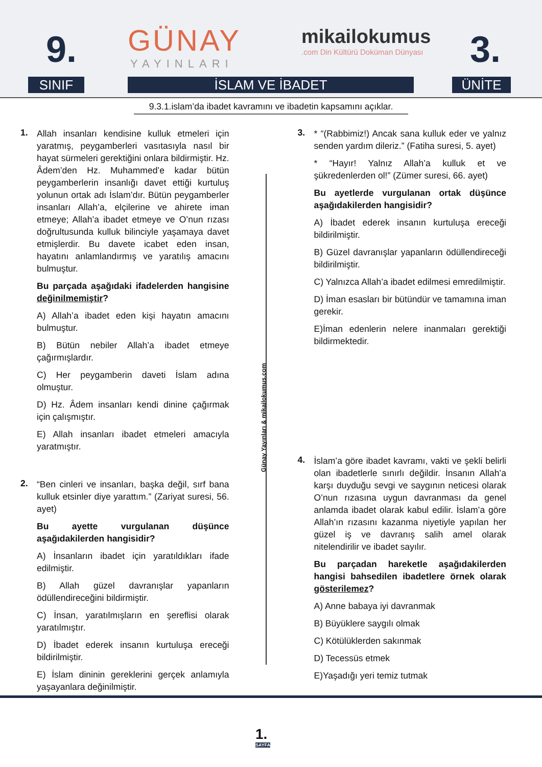9. GÜNAY
YAYINLARI
mikailokumus.com Din Kültürü Doküman Dünyası
3.
SINIF İSLAM VE İBADET ÜNİTE
9.3.1.islam’da ibadet kavramını ve ibadetin kapsamını açıklar.
1.
Allah insanları kendisine kulluk etmeleri için yaratmış, peygamberleri vasıtasıyla nasıl bir hayat sürmeleri gerektiğini onlara bildirmiştir. Hz. Âdem’den Hz. Muhammed’e kadar bütün peygamberlerin insanlığı davet ettiği kurtuluş yolunun ortak adı İslam’dır. Bütün peygamberler insanları Allah’a, elçilerine ve ahirete iman etmeye; Allah’a ibadet etmeye ve O’nun rızası doğrultusunda kulluk bilinciyle yaşamaya davet etmişlerdir. Bu davete icabet eden insan, hayatını anlamlandırmış ve yaratılış amacını bulmuştur.
Bu parçada aşağıdaki ifadelerden hangisine değinilmemiştir?
A) Allah’a ibadet eden kişi hayatın amacını bulmuştur.
B) Bütün nebiler Allah’a ibadet etmeye çağırmışlardır.
C) Her peygamberin daveti İslam adına olmuştur.
D) Hz. Âdem insanları kendi dinine çağırmak için çalışmıştır.
E) Allah insanları ibadet etmeleri amacıyla yaratmıştır.
2.
“Ben cinleri ve insanları, başka değil, sırf bana kulluk etsinler diye yarattım.” (Zariyat suresi, 56. ayet)
Bu ayette vurgulanan düşünce aşağıdakilerden hangisidir?
A) İnsanların ibadet için yaratıldıkları ifade edilmiştir.
B) Allah güzel davranışlar yapanların ödüllendireceğini bildirmiştir.
C) İnsan, yaratılmışların en şereflisi olarak yaratılmıştır.
D) İbadet ederek insanın kurtuluşa ereceği bildirilmiştir.
E) İslam dininin gereklerini gerçek anlamıyla yaşayanlara değinilmiştir.
Günay Yayınları & mikailokumus.com
3.
* “(Rabbimiz!) Ancak sana kulluk eder ve yalnız senden yardım dileriz.” (Fatiha suresi, 5. ayet)
* “Hayır! Yalnız Allah’a kulluk et ve şükredenlerden ol!” (Zümer suresi, 66. ayet)
Bu ayetlerde vurgulanan ortak düşünce aşağıdakilerden hangisidir?
A) İbadet ederek insanın kurtuluşa ereceği bildirilmiştir.
B) Güzel davranışlar yapanların ödüllendireceği bildirilmiştir.
C) Yalnızca Allah’a ibadet edilmesi emredilmiştir.
D) İman esasları bir bütündür ve tamamına iman gerekir.
E)İman edenlerin nelere inanmaları gerektiği bildirmektedir.
4.
İslam’a göre ibadet kavramı, vakti ve şekli belirli olan ibadetlerle sınırlı değildir. İnsanın Allah’a karşı duyduğu sevgi ve saygının neticesi olarak O’nun rızasına uygun davranması da genel anlamda ibadet olarak kabul edilir. İslam’a göre Allah’ın rızasını kazanma niyetiyle yapılan her güzel iş ve davranış salih amel olarak nitelendirilir ve ibadet sayılır.
Bu parçadan hareketle aşağıdakilerden hangisi bahsedilen ibadetlere örnek olarak gösterilemez?
A) Anne babaya iyi davranmak
B) Büyüklere saygılı olmak
C) Kötülüklerden sakınmak
D) Tecessüs etmek
E)Yaşadığı yeri temiz tutmak
1.
SAYFA